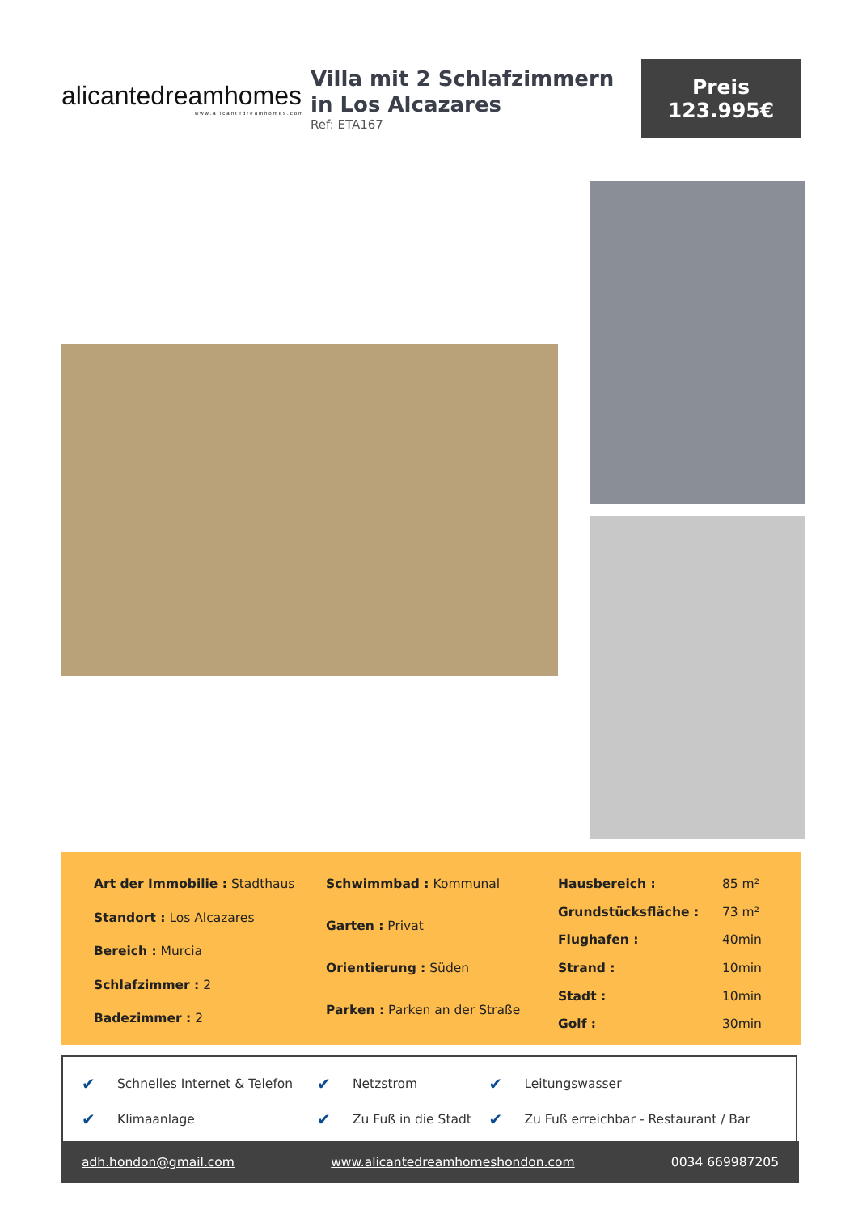alicantedreamhomes
www.alicantedreamhomes.com
Villa mit 2 Schlafzimmern in Los Alcazares
Ref: ETA167
Preis
123.995€
| Art der Immobilie : Stadthaus |
| Standort : Los Alcazares |
| Bereich : Murcia |
| Schlafzimmer : 2 |
| Badezimmer : 2 |
| Schwimmbad : Kommunal |
| Garten : Privat |
| Orientierung : Süden |
| Parken : Parken an der Straße |
| Hausbereich : | 85 m² |
| Grundstücksfläche : | 73 m² |
| Flughafen : | 40min |
| Strand : | 10min |
| Stadt : | 10min |
| Golf : | 30min |
| ✔ | Schnelles Internet & Telefon | ✔ | Netzstrom | ✔ | Leitungswasser |
| ✔ | Klimaanlage | ✔ | Zu Fuß in die Stadt | ✔ | Zu Fuß erreichbar - Restaurant / Bar |
adh.hondon@gmail.com www.alicantedreamhomeshondon.com 0034 669987205